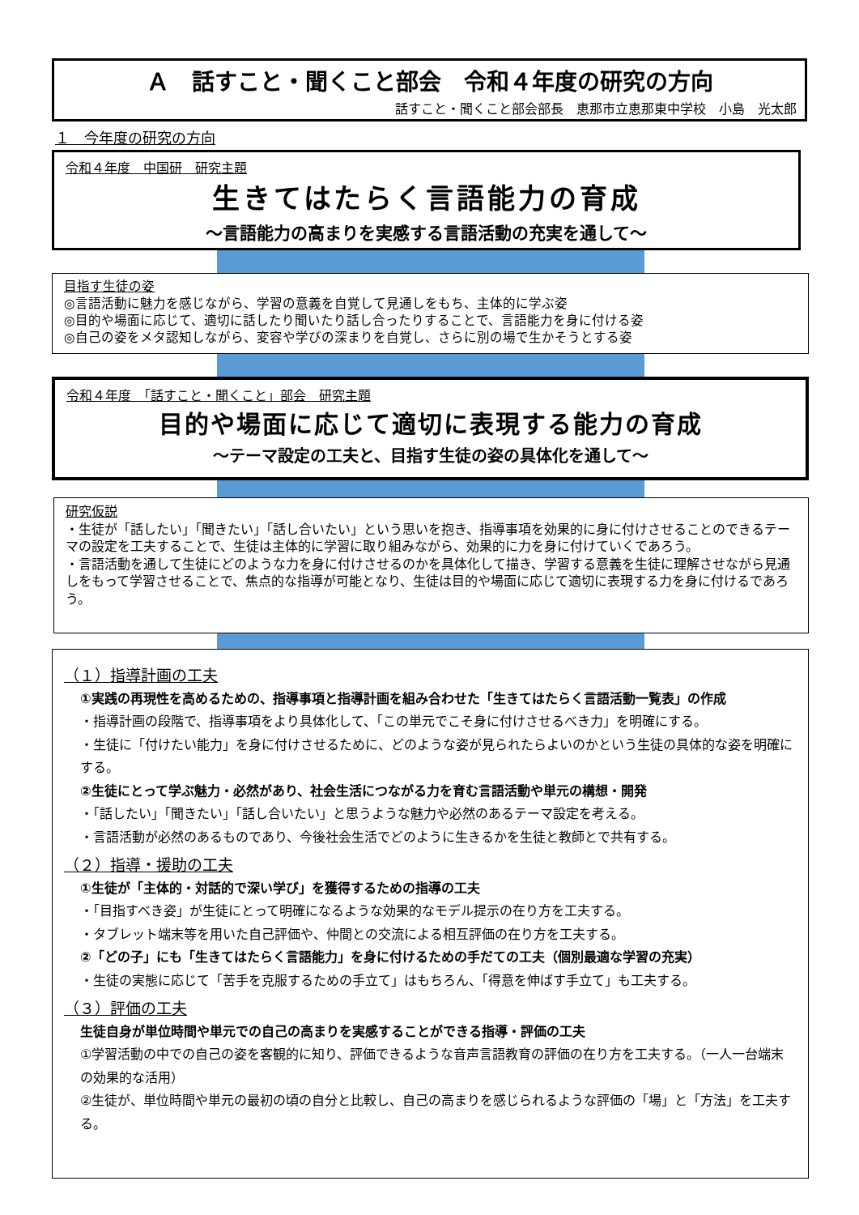Ａ　話すこと・聞くこと部会　令和４年度の研究の方向
話すこと・聞くこと部会部長　恵那市立恵那東中学校　小島　光太郎
１　今年度の研究の方向
令和４年度　中国研　研究主題
生きてはたらく言語能力の育成
～言語能力の高まりを実感する言語活動の充実を通して～
目指す生徒の姿
◎言語活動に魅力を感じながら、学習の意義を自覚して見通しをもち、主体的に学ぶ姿
◎目的や場面に応じて、適切に話したり聞いたり話し合ったりすることで、言語能力を身に付ける姿
◎自己の姿をメタ認知しながら、変容や学びの深まりを自覚し、さらに別の場で生かそうとする姿
令和４年度　「話すこと・聞くこと」部会　研究主題
目的や場面に応じて適切に表現する能力の育成
～テーマ設定の工夫と、目指す生徒の姿の具体化を通して～
研究仮説
・生徒が「話したい」「聞きたい」「話し合いたい」という思いを抱き、指導事項を効果的に身に付けさせることのできるテーマの設定を工夫することで、生徒は主体的に学習に取り組みながら、効果的に力を身に付けていくであろう。
・言語活動を通して生徒にどのような力を身に付けさせるのかを具体化して描き、学習する意義を生徒に理解させながら見通しをもって学習させることで、焦点的な指導が可能となり、生徒は目的や場面に応じて適切に表現する力を身に付けるであろう。
（１）指導計画の工夫
①実践の再現性を高めるための、指導事項と指導計画を組み合わせた「生きてはたらく言語活動一覧表」の作成
・指導計画の段階で、指導事項をより具体化して、「この単元でこそ身に付けさせるべき力」を明確にする。
・生徒に「付けたい能力」を身に付けさせるために、どのような姿が見られたらよいのかという生徒の具体的な姿を明確にする。
②生徒にとって学ぶ魅力・必然があり、社会生活につながる力を育む言語活動や単元の構想・開発
・「話したい」「聞きたい」「話し合いたい」と思うような魅力や必然のあるテーマ設定を考える。
・言語活動が必然のあるものであり、今後社会生活でどのように生きるかを生徒と教師とで共有する。
（２）指導・援助の工夫
①生徒が「主体的・対話的で深い学び」を獲得するための指導の工夫
・「目指すべき姿」が生徒にとって明確になるような効果的なモデル提示の在り方を工夫する。
・タブレット端末等を用いた自己評価や、仲間との交流による相互評価の在り方を工夫する。
②「どの子」にも「生きてはたらく言語能力」を身に付けるための手だての工夫（個別最適な学習の充実）
・生徒の実態に応じて「苦手を克服するための手立て」はもちろん、「得意を伸ばす手立て」も工夫する。
（３）評価の工夫
生徒自身が単位時間や単元での自己の高まりを実感することができる指導・評価の工夫
①学習活動の中での自己の姿を客観的に知り、評価できるような音声言語教育の評価の在り方を工夫する。（一人一台端末の効果的な活用）
②生徒が、単位時間や単元の最初の頃の自分と比較し、自己の高まりを感じられるような評価の「場」と「方法」を工夫する。